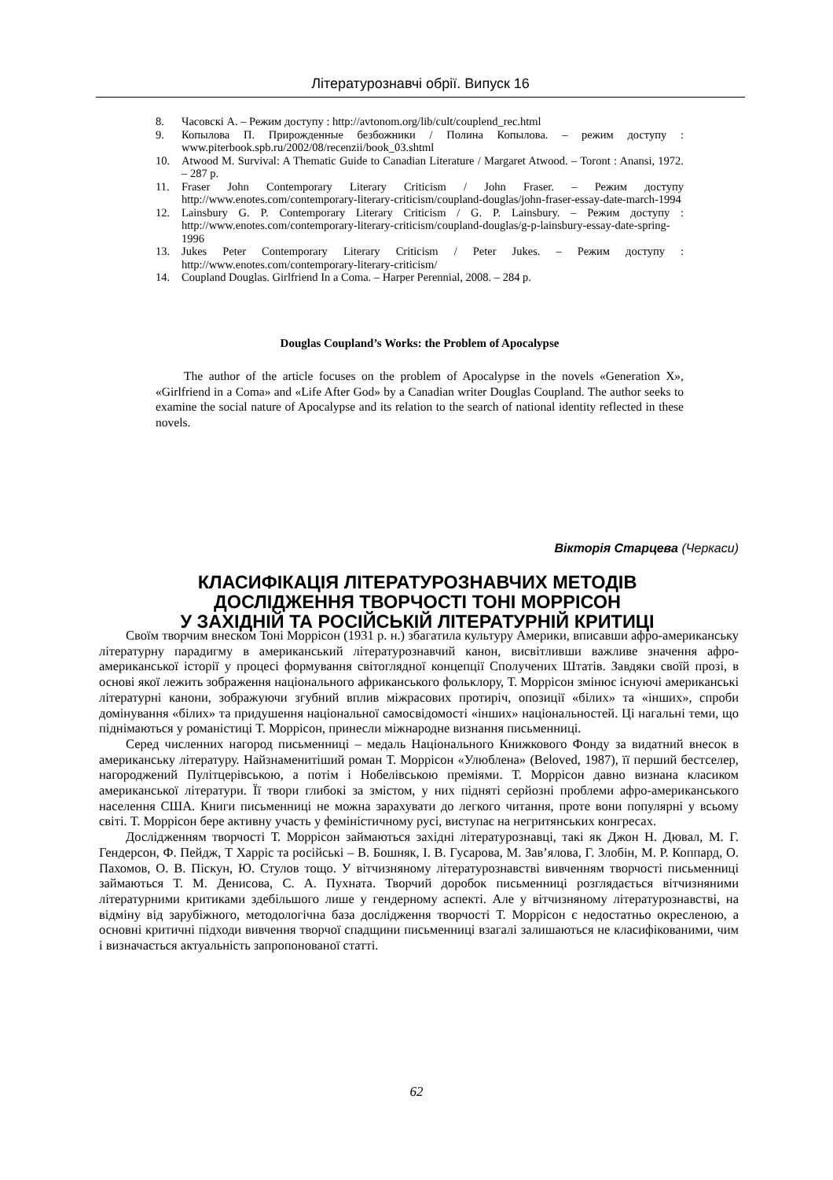Літературознавчі обрії. Випуск 16
8. Часовскі А. – Режим доступу : http://avtonom.org/lib/cult/couplend_rec.html
9. Копылова П. Прирожденные безбожники / Полина Копылова. – режим доступу : www.piterbook.spb.ru/2002/08/recenzii/book_03.shtml
10. Atwood M. Survival: A Thematic Guide to Canadian Literature / Margaret Atwood. – Toront : Anansi, 1972. – 287 p.
11. Fraser John Contemporary Literary Criticism / John Fraser. – Режим доступу http://www.enotes.com/contemporary-literary-criticism/coupland-douglas/john-fraser-essay-date-march-1994
12. Lainsbury G. P. Contemporary Literary Criticism / G. P. Lainsbury. – Режим доступу : http://www.enotes.com/contemporary-literary-criticism/coupland-douglas/g-p-lainsbury-essay-date-spring-1996
13. Jukes Peter Contemporary Literary Criticism / Peter Jukes. – Режим доступу : http://www.enotes.com/contemporary-literary-criticism/
14. Coupland Douglas. Girlfriend In a Coma. – Harper Perennial, 2008. – 284 p.
Douglas Coupland’s Works: the Problem of Apocalypse
The author of the article focuses on the problem of Apocalypse in the novels «Generation X», «Girlfriend in a Coma» and «Life After God» by a Canadian writer Douglas Coupland. The author seeks to examine the social nature of Apocalypse and its relation to the search of national identity reflected in these novels.
Вікторія Старцева (Черкаси)
КЛАСИФІКАЦІЯ ЛІТЕРАТУРОЗНАВЧИХ МЕТОДІВ
ДОСЛІДЖЕННЯ ТВОРЧОСТІ ТОНІ МОРРІСОН
У ЗАХІДНІЙ ТА РОСІЙСЬКІЙ ЛІТЕРАТУРНІЙ КРИТИЦІ
Своїм творчим внеском Тоні Моррісон (1931 р. н.) збагатила культуру Америки, вписавши афро-американську літературну парадигму в американський літературознавчий канон, висвітливши важливе значення афро-американської історії у процесі формування світоглядної концепції Сполучених Штатів. Завдяки своїй прозі, в основі якої лежить зображення національного африканського фольклору, Т. Моррісон змінює існуючі американські літературні канони, зображуючи згубний вплив міжрасових протиріч, опозиції «білих» та «інших», спроби домінування «білих» та придушення національної самосвідомості «інших» національностей. Ці нагальні теми, що піднімаються у романістиці Т. Моррісон, принесли міжнародне визнання письменниці.
Серед численних нагород письменниці – медаль Національного Книжкового Фонду за видатний внесок в американську літературу. Найзнаменитіший роман Т. Моррісон «Улюблена» (Beloved, 1987), її перший бестселер, нагороджений Пулітцерівською, а потім і Нобелівською преміями. Т. Моррісон давно визнана класиком американської літератури. Її твори глибокі за змістом, у них підняті серйозні проблеми афро-американського населення США. Книги письменниці не можна зарахувати до легкого читання, проте вони популярні у всьому світі. Т. Моррісон бере активну участь у феміністичному русі, виступає на негритянських конгресах.
Дослідженням творчості Т. Моррісон займаються західні літературознавці, такі як Джон Н. Дювал, М. Г. Гендерсон, Ф. Пейдж, Т Харріс та російські – В. Бошняк, І. В. Гусарова, М. Зав’ялова, Г. Злобін, М. Р. Коппард, О. Пахомов, О. В. Піскун, Ю. Стулов тощо. У вітчизняному літературознавстві вивченням творчості письменниці займаються Т. М. Денисова, С. А. Пухната. Творчий доробок письменниці розглядається вітчизняними літературними критиками здебільшого лише у гендерному аспекті. Але у вітчизняному літературознавстві, на відміну від зарубіжного, методологічна база дослідження творчості Т. Моррісон є недостатньо окресленою, а основні критичні підходи вивчення творчої спадщини письменниці взагалі залишаються не класифікованими, чим і визначається актуальність запропонованої статті.
62